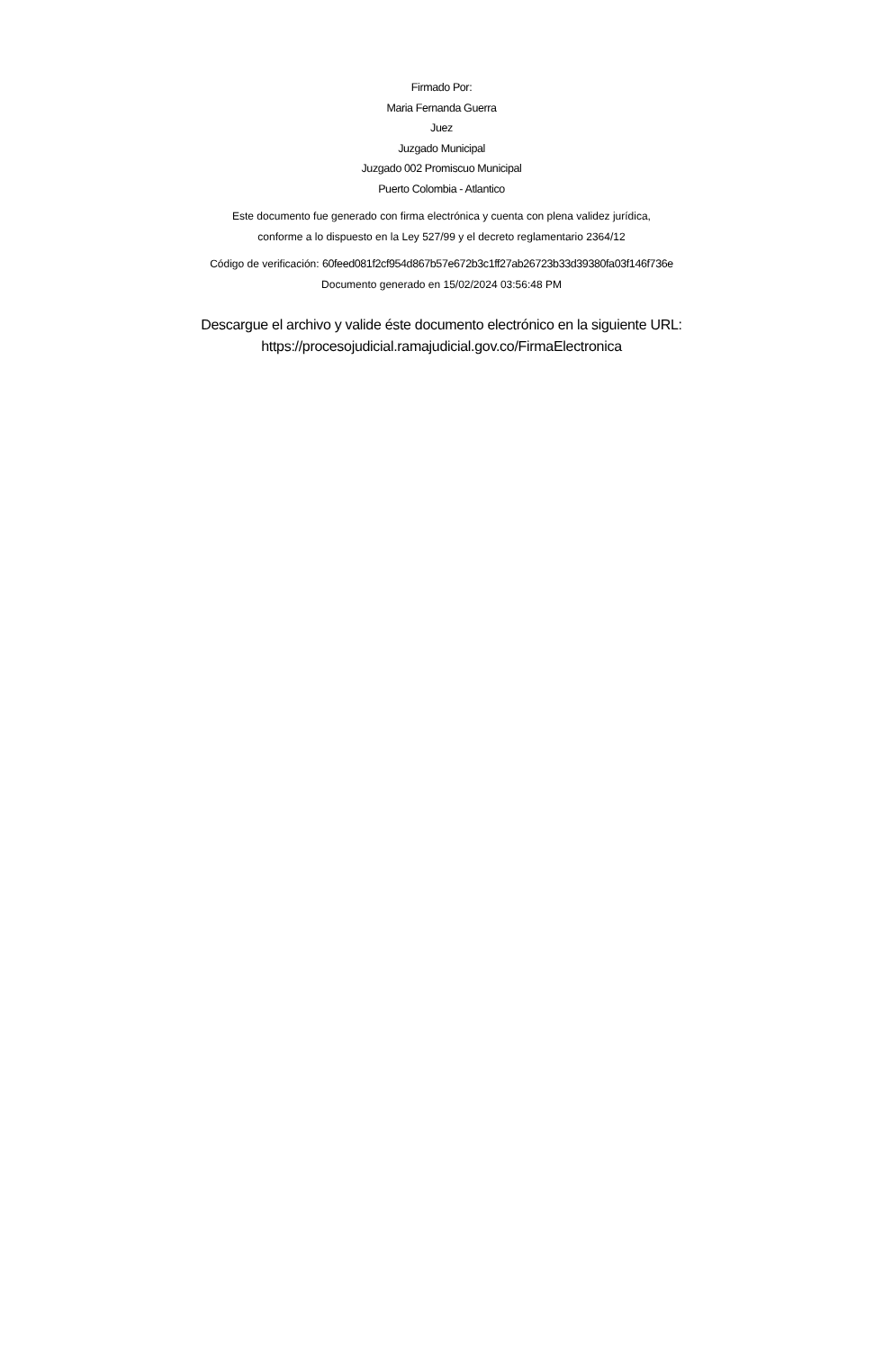Firmado Por:
Maria Fernanda Guerra
Juez
Juzgado Municipal
Juzgado 002 Promiscuo Municipal
Puerto Colombia - Atlantico
Este documento fue generado con firma electrónica y cuenta con plena validez jurídica,
conforme a lo dispuesto en la Ley 527/99 y el decreto reglamentario 2364/12
Código de verificación: 60feed081f2cf954d867b57e672b3c1ff27ab26723b33d39380fa03f146f736e
Documento generado en 15/02/2024 03:56:48 PM
Descargue el archivo y valide éste documento electrónico en la siguiente URL:
https://procesojudicial.ramajudicial.gov.co/FirmaElectronica